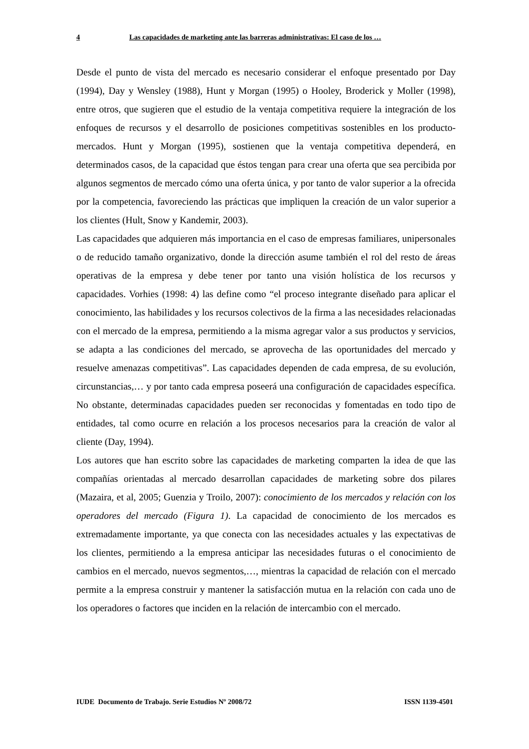4 Las capacidades de marketing ante las barreras administrativas: El caso de los …
Desde el punto de vista del mercado es necesario considerar el enfoque presentado por Day (1994), Day y Wensley (1988), Hunt y Morgan (1995) o Hooley, Broderick y Moller (1998), entre otros, que sugieren que el estudio de la ventaja competitiva requiere la integración de los enfoques de recursos y el desarrollo de posiciones competitivas sostenibles en los producto-mercados. Hunt y Morgan (1995), sostienen que la ventaja competitiva dependerá, en determinados casos, de la capacidad que éstos tengan para crear una oferta que sea percibida por algunos segmentos de mercado cómo una oferta única, y por tanto de valor superior a la ofrecida por la competencia, favoreciendo las prácticas que impliquen la creación de un valor superior a los clientes (Hult, Snow y Kandemir, 2003).
Las capacidades que adquieren más importancia en el caso de empresas familiares, unipersonales o de reducido tamaño organizativo, donde la dirección asume también el rol del resto de áreas operativas de la empresa y debe tener por tanto una visión holística de los recursos y capacidades. Vorhies (1998: 4) las define como “el proceso integrante diseñado para aplicar el conocimiento, las habilidades y los recursos colectivos de la firma a las necesidades relacionadas con el mercado de la empresa, permitiendo a la misma agregar valor a sus productos y servicios, se adapta a las condiciones del mercado, se aprovecha de las oportunidades del mercado y resuelve amenazas competitivas”. Las capacidades dependen de cada empresa, de su evolución, circunstancias,… y por tanto cada empresa poseerá una configuración de capacidades específica. No obstante, determinadas capacidades pueden ser reconocidas y fomentadas en todo tipo de entidades, tal como ocurre en relación a los procesos necesarios para la creación de valor al cliente (Day, 1994).
Los autores que han escrito sobre las capacidades de marketing comparten la idea de que las compañías orientadas al mercado desarrollan capacidades de marketing sobre dos pilares (Mazaira, et al, 2005; Guenzia y Troilo, 2007): conocimiento de los mercados y relación con los operadores del mercado (Figura 1). La capacidad de conocimiento de los mercados es extremadamente importante, ya que conecta con las necesidades actuales y las expectativas de los clientes, permitiendo a la empresa anticipar las necesidades futuras o el conocimiento de cambios en el mercado, nuevos segmentos,…, mientras la capacidad de relación con el mercado permite a la empresa construir y mantener la satisfacción mutua en la relación con cada uno de los operadores o factores que inciden en la relación de intercambio con el mercado.
IUDE Documento de Trabajo. Serie Estudios Nº 2008/72 ISSN 1139-4501